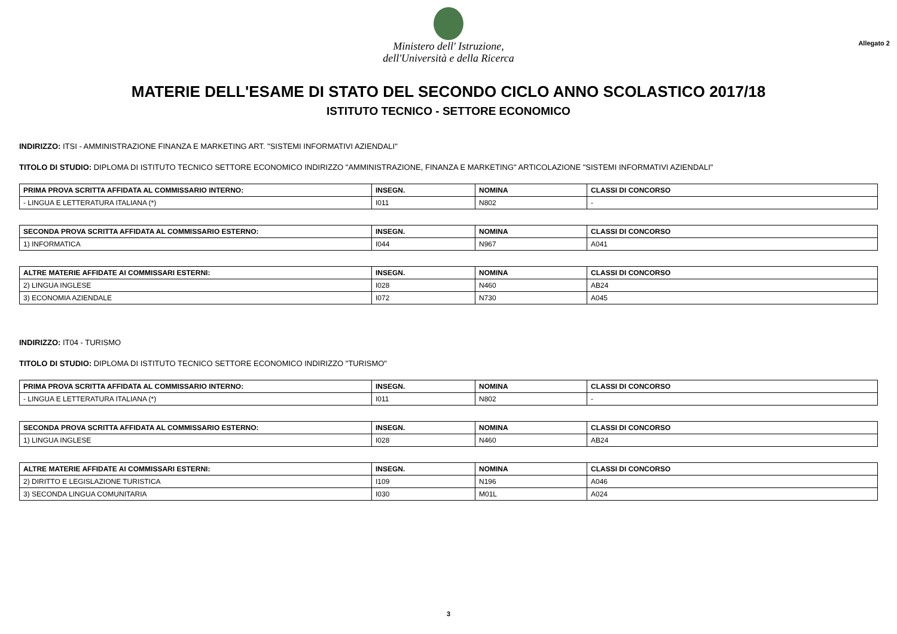Ministero dell' Istruzione,
dell'Università e della Ricerca
Allegato 2
MATERIE DELL'ESAME DI STATO DEL SECONDO CICLO ANNO SCOLASTICO 2017/18
ISTITUTO TECNICO - SETTORE ECONOMICO
INDIRIZZO: ITSI - AMMINISTRAZIONE FINANZA E MARKETING ART. "SISTEMI INFORMATIVI AZIENDALI"
TITOLO DI STUDIO: DIPLOMA DI ISTITUTO TECNICO SETTORE ECONOMICO INDIRIZZO "AMMINISTRAZIONE, FINANZA E MARKETING" ARTICOLAZIONE "SISTEMI INFORMATIVI AZIENDALI"
| PRIMA PROVA SCRITTA AFFIDATA AL COMMISSARIO INTERNO: | INSEGN. | NOMINA | CLASSI DI CONCORSO |
| --- | --- | --- | --- |
| - LINGUA E LETTERATURA ITALIANA (*) | I011 | N802 | - |
| SECONDA PROVA SCRITTA AFFIDATA AL COMMISSARIO ESTERNO: | INSEGN. | NOMINA | CLASSI DI CONCORSO |
| --- | --- | --- | --- |
| 1) INFORMATICA | I044 | N967 | A041 |
| ALTRE MATERIE AFFIDATE AI COMMISSARI ESTERNI: | INSEGN. | NOMINA | CLASSI DI CONCORSO |
| --- | --- | --- | --- |
| 2) LINGUA INGLESE | I028 | N460 | AB24 |
| 3) ECONOMIA AZIENDALE | I072 | N730 | A045 |
INDIRIZZO: IT04 - TURISMO
TITOLO DI STUDIO: DIPLOMA DI ISTITUTO TECNICO SETTORE ECONOMICO INDIRIZZO "TURISMO"
| PRIMA PROVA SCRITTA AFFIDATA AL COMMISSARIO INTERNO: | INSEGN. | NOMINA | CLASSI DI CONCORSO |
| --- | --- | --- | --- |
| - LINGUA E LETTERATURA ITALIANA (*) | I011 | N802 | - |
| SECONDA PROVA SCRITTA AFFIDATA AL COMMISSARIO ESTERNO: | INSEGN. | NOMINA | CLASSI DI CONCORSO |
| --- | --- | --- | --- |
| 1) LINGUA INGLESE | I028 | N460 | AB24 |
| ALTRE MATERIE AFFIDATE AI COMMISSARI ESTERNI: | INSEGN. | NOMINA | CLASSI DI CONCORSO |
| --- | --- | --- | --- |
| 2) DIRITTO E LEGISLAZIONE TURISTICA | I109 | N196 | A046 |
| 3) SECONDA LINGUA COMUNITARIA | I030 | M01L | A024 |
3